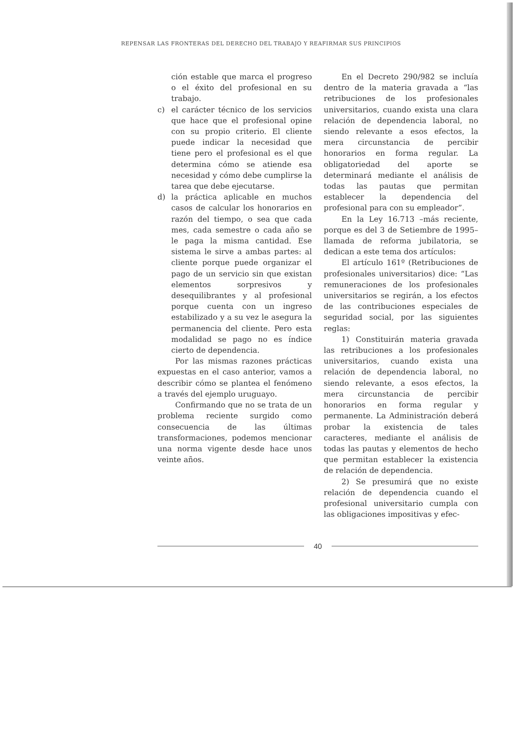REPENSAR LAS FRONTERAS DEL DERECHO DEL TRABAJO Y REAFIRMAR SUS PRINCIPIOS
ción estable que marca el progreso o el éxito del profesional en su trabajo.
c) el carácter técnico de los servicios que hace que el profesional opine con su propio criterio. El cliente puede indicar la necesidad que tiene pero el profesional es el que determina cómo se atiende esa necesidad y cómo debe cumplirse la tarea que debe ejecutarse.
d) la práctica aplicable en muchos casos de calcular los honorarios en razón del tiempo, o sea que cada mes, cada semestre o cada año se le paga la misma cantidad. Ese sistema le sirve a ambas partes: al cliente porque puede organizar el pago de un servicio sin que existan elementos sorpresivos y desequilibrantes y al profesional porque cuenta con un ingreso estabilizado y a su vez le asegura la permanencia del cliente. Pero esta modalidad se pago no es índice cierto de dependencia.
Por las mismas razones prácticas expuestas en el caso anterior, vamos a describir cómo se plantea el fenómeno a través del ejemplo uruguayo.
Confirmando que no se trata de un problema reciente surgido como consecuencia de las últimas transformaciones, podemos mencionar una norma vigente desde hace unos veinte años.
En el Decreto 290/982 se incluía dentro de la materia gravada a “las retribuciones de los profesionales universitarios, cuando exista una clara relación de dependencia laboral, no siendo relevante a esos efectos, la mera circunstancia de percibir honorarios en forma regular. La obligatoriedad del aporte se determinará mediante el análisis de todas las pautas que permitan establecer la dependencia del profesional para con su empleador”.
En la Ley 16.713 –más reciente, porque es del 3 de Setiembre de 1995– llamada de reforma jubilatoria, se dedican a este tema dos artículos:
El artículo 161º (Retribuciones de profesionales universitarios) dice: “Las remuneraciones de los profesionales universitarios se regirán, a los efectos de las contribuciones especiales de seguridad social, por las siguientes reglas:
1) Constituirán materia gravada las retribuciones a los profesionales universitarios, cuando exista una relación de dependencia laboral, no siendo relevante, a esos efectos, la mera circunstancia de percibir honorarios en forma regular y permanente. La Administración deberá probar la existencia de tales caracteres, mediante el análisis de todas las pautas y elementos de hecho que permitan establecer la existencia de relación de dependencia.
2) Se presumirá que no existe relación de dependencia cuando el profesional universitario cumpla con las obligaciones impositivas y efec-
40